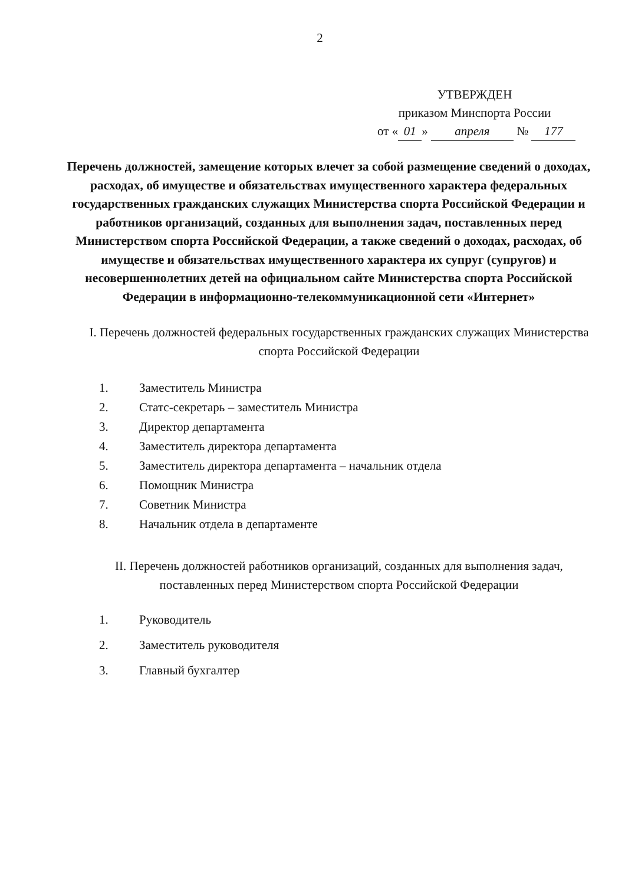2
УТВЕРЖДЕН
приказом Минспорта России
от « 01 » апреля № 177
Перечень должностей, замещение которых влечет за собой размещение сведений о доходах, расходах, об имуществе и обязательствах имущественного характера федеральных государственных гражданских служащих Министерства спорта Российской Федерации и работников организаций, созданных для выполнения задач, поставленных перед Министерством спорта Российской Федерации, а также сведений о доходах, расходах, об имуществе и обязательствах имущественного характера их супруг (супругов) и несовершеннолетних детей на официальном сайте Министерства спорта Российской Федерации в информационно-телекоммуникационной сети «Интернет»
I. Перечень должностей федеральных государственных гражданских служащих Министерства спорта Российской Федерации
1. Заместитель Министра
2. Статс-секретарь – заместитель Министра
3. Директор департамента
4. Заместитель директора департамента
5. Заместитель директора департамента – начальник отдела
6. Помощник Министра
7. Советник Министра
8. Начальник отдела в департаменте
II. Перечень должностей работников организаций, созданных для выполнения задач, поставленных перед Министерством спорта Российской Федерации
1. Руководитель
2. Заместитель руководителя
3. Главный бухгалтер